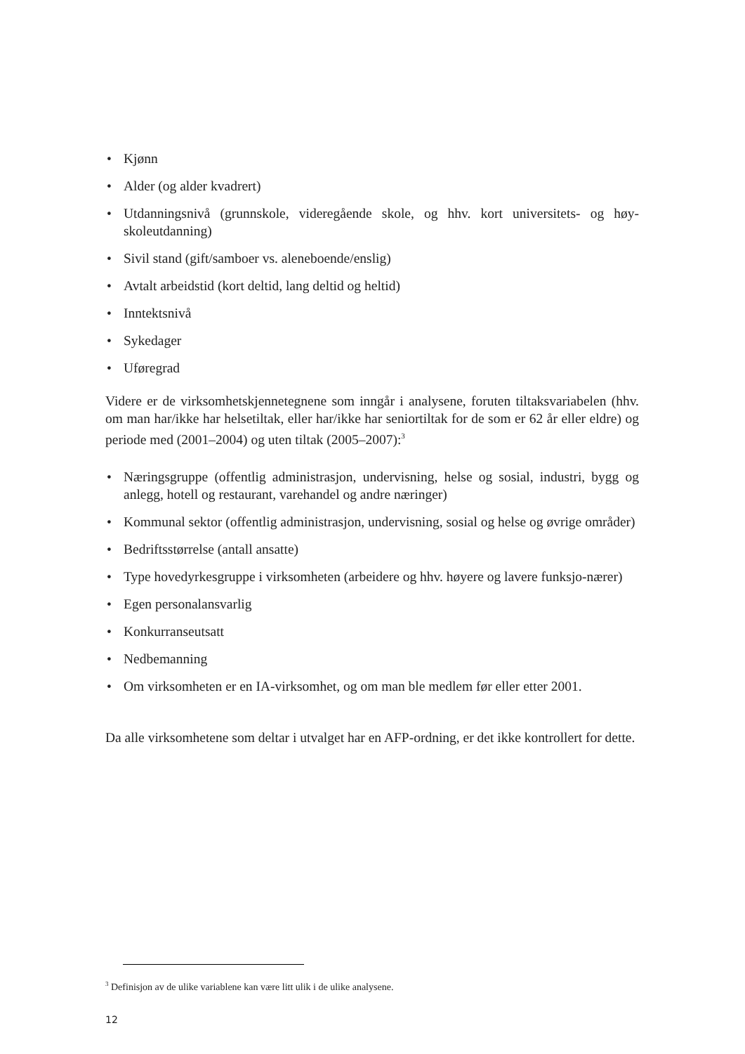• Kjønn
• Alder (og alder kvadrert)
• Utdanningsnivå (grunnskole, videregående skole, og hhv. kort universitets- og høy-skoleutdanning)
• Sivil stand (gift/samboer vs. aleneboende/enslig)
• Avtalt arbeidstid (kort deltid, lang deltid og heltid)
• Inntektsnivå
• Sykedager
• Uføregrad
Videre er de virksomhetskjennetegnene som inngår i analysene, foruten tiltaksvariabelen (hhv. om man har/ikke har helsetiltak, eller har/ikke har seniortiltak for de som er 62 år eller eldre) og periode med (2001–2004) og uten tiltak (2005–2007):<sup>3</sup>
• Næringsgruppe (offentlig administrasjon, undervisning, helse og sosial, industri, bygg og anlegg, hotell og restaurant, varehandel og andre næringer)
• Kommunal sektor (offentlig administrasjon, undervisning, sosial og helse og øvrige områder)
• Bedriftsstørrelse (antall ansatte)
• Type hovedyrkesgruppe i virksomheten (arbeidere og hhv. høyere og lavere funksjo-nærer)
• Egen personalansvarlig
• Konkurranseutsatt
• Nedbemanning
• Om virksomheten er en IA-virksomhet, og om man ble medlem før eller etter 2001.
Da alle virksomhetene som deltar i utvalget har en AFP-ordning, er det ikke kontrollert for dette.
<sup>3</sup> Definisjon av de ulike variablene kan være litt ulik i de ulike analysene.
12